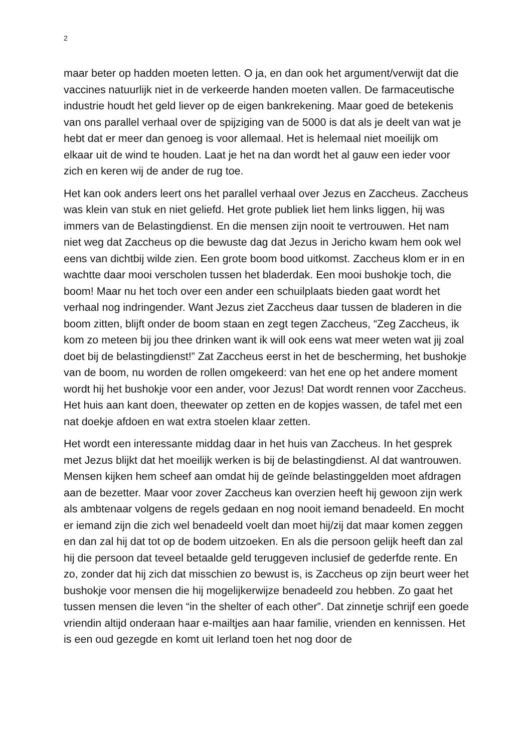2
maar beter op hadden moeten letten. O ja, en dan ook het argument/verwijt dat die vaccines natuurlijk niet in de verkeerde handen moeten vallen. De farmaceutische industrie houdt het geld liever op de eigen bankrekening. Maar goed de betekenis van ons parallel verhaal over de spijziging van de 5000 is dat als je deelt van wat je hebt dat er meer dan genoeg is voor allemaal. Het is helemaal niet moeilijk om elkaar uit de wind te houden. Laat je het na dan wordt het al gauw een ieder voor zich en keren wij de ander de rug toe.
Het kan ook anders leert ons het parallel verhaal over Jezus en Zaccheus. Zaccheus was klein van stuk en niet geliefd. Het grote publiek liet hem links liggen, hij was immers van de Belastingdienst. En die mensen zijn nooit te vertrouwen. Het nam niet weg dat Zaccheus op die bewuste dag dat Jezus in Jericho kwam hem ook wel eens van dichtbij wilde zien. Een grote boom bood uitkomst. Zaccheus klom er in en wachtte daar mooi verscholen tussen het bladerdak. Een mooi bushokje toch, die boom! Maar nu het toch over een ander een schuilplaats bieden gaat wordt het verhaal nog indringender. Want Jezus ziet Zaccheus daar tussen de bladeren in die boom zitten, blijft onder de boom staan en zegt tegen Zaccheus, “Zeg Zaccheus, ik kom zo meteen bij jou thee drinken want ik will ook eens wat meer weten wat jij zoal doet bij de belastingdienst!” Zat Zaccheus eerst in het de bescherming, het bushokje van de boom, nu worden de rollen omgekeerd: van het ene op het andere moment wordt hij het bushokje voor een ander, voor Jezus! Dat wordt rennen voor Zaccheus. Het huis aan kant doen, theewater op zetten en de kopjes wassen, de tafel met een nat doekje afdoen en wat extra stoelen klaar zetten.
Het wordt een interessante middag daar in het huis van Zaccheus. In het gesprek met Jezus blijkt dat het moeilijk werken is bij de belastingdienst. Al dat wantrouwen. Mensen kijken hem scheef aan omdat hij de geïnde belastinggelden moet afdragen aan de bezetter. Maar voor zover Zaccheus kan overzien heeft hij gewoon zijn werk als ambtenaar volgens de regels gedaan en nog nooit iemand benadeeld. En mocht er iemand zijn die zich wel benadeeld voelt dan moet hij/zij dat maar komen zeggen en dan zal hij dat tot op de bodem uitzoeken. En als die persoon gelijk heeft dan zal hij die persoon dat teveel betaalde geld teruggeven inclusief de gederfde rente. En zo, zonder dat hij zich dat misschien zo bewust is, is Zaccheus op zijn beurt weer het bushokje voor mensen die hij mogelijkerwijze benadeeld zou hebben. Zo gaat het tussen mensen die leven “in the shelter of each other”. Dat zinnetje schrijf een goede vriendin altijd onderaan haar e-mailtjes aan haar familie, vrienden en kennissen. Het is een oud gezegde en komt uit Ierland toen het nog door de